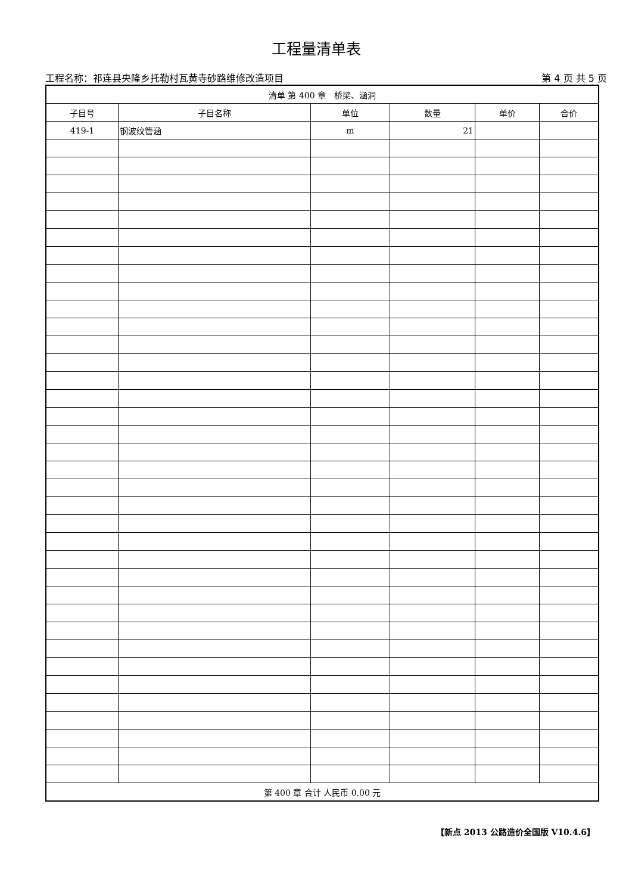工程量清单表
工程名称：祁连县央隆乡托勒村瓦黄寺砂路维修改造项目 第 4 页 共 5 页
| 清单 第 400 章 桥梁、涵洞 | | | | | |
| 子目号 | 子目名称 | 单位 | 数量 | 单价 | 合价 |
| 419-1 | 钢波纹管涵 | m | 21 | | |
| 第 400 章 合计 人民币 0.00 元 | | | | | |
【新点 2013 公路造价全国版 V10.4.6】